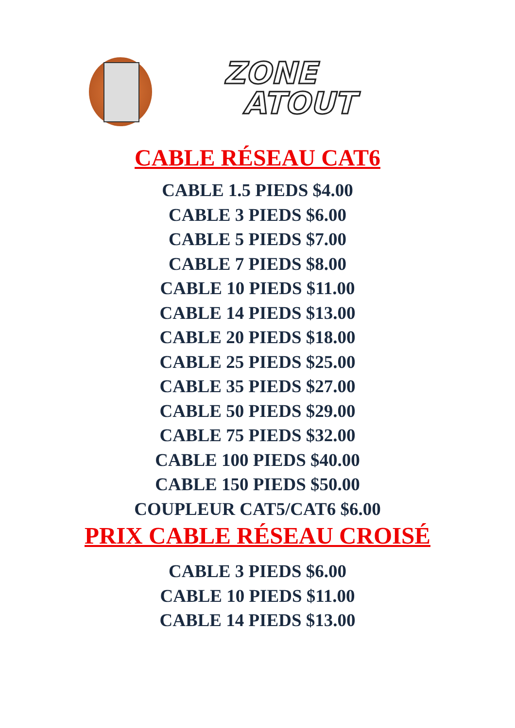ZONE
ATOUT
CABLE RÉSEAU CAT6
CABLE 1.5 PIEDS $4.00
CABLE 3 PIEDS $6.00
CABLE 5 PIEDS $7.00
CABLE 7 PIEDS $8.00
CABLE 10 PIEDS $11.00
CABLE 14 PIEDS $13.00
CABLE 20 PIEDS $18.00
CABLE 25 PIEDS $25.00
CABLE 35 PIEDS $27.00
CABLE 50 PIEDS $29.00
CABLE 75 PIEDS $32.00
CABLE 100 PIEDS $40.00
CABLE 150 PIEDS $50.00
COUPLEUR CAT5/CAT6 $6.00
PRIX CABLE RÉSEAU CROISÉ
CABLE 3 PIEDS $6.00
CABLE 10 PIEDS $11.00
CABLE 14 PIEDS $13.00